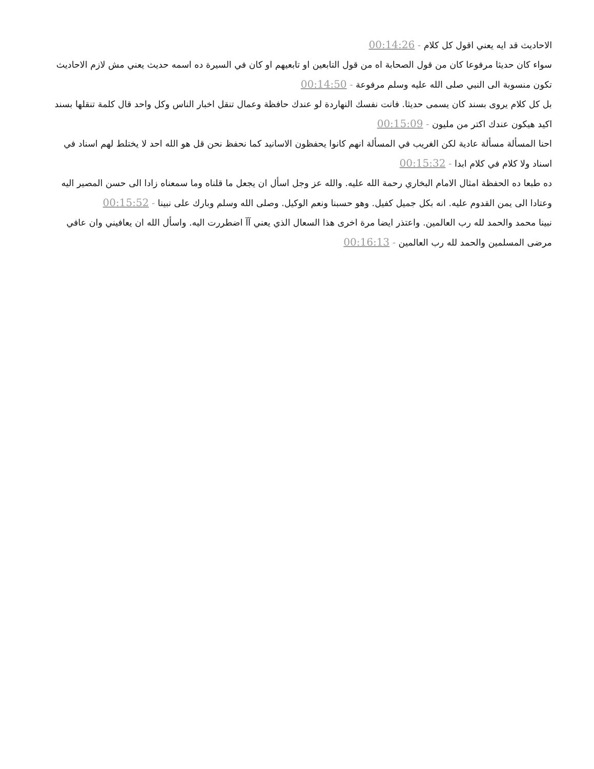الاحاديث قد ايه يعني اقول كل كلام - 00:14:26
سواء كان حديثا مرفوعا كان من قول الصحابة اه من قول التابعين او تابعيهم او كان في السيرة ده اسمه حديث يعني مش لازم الاحاديث تكون منسوبة الى النبي صلى الله عليه وسلم مرفوعة - 00:14:50
بل كل كلام يروى بسند كان يسمى حديثا. فانت نفسك النهاردة لو عندك حافظة وعمال تنقل اخبار الناس وكل واحد قال كلمة تنقلها بسند اكيد هيكون عندك اكتر من مليون - 00:15:09
احنا المسألة مسألة عادية لكن الغريب في المسألة انهم كانوا يحفظون الاسانيد كما نحفظ نحن قل هو الله احد لا يختلط لهم اسناد في اسناد ولا كلام في كلام ابدا - 00:15:32
ده طبعا ده الحفظة امثال الامام البخاري رحمة الله عليه. والله عز وجل اسأل ان يجعل ما قلناه وما سمعناه زادا الى حسن المصير اليه وعتادا الى يمن القدوم عليه. انه بكل جميل كفيل. وهو حسبنا ونعم الوكيل. وصلى الله وسلم وبارك على نبينا - 00:15:52
نبينا محمد والحمد لله رب العالمين. واعتذر ايضا مرة اخرى هذا السعال الذي يعني آآ اضطررت اليه. واسأل الله ان يعافيني وان عافي مرضى المسلمين والحمد لله رب العالمين - 00:16:13